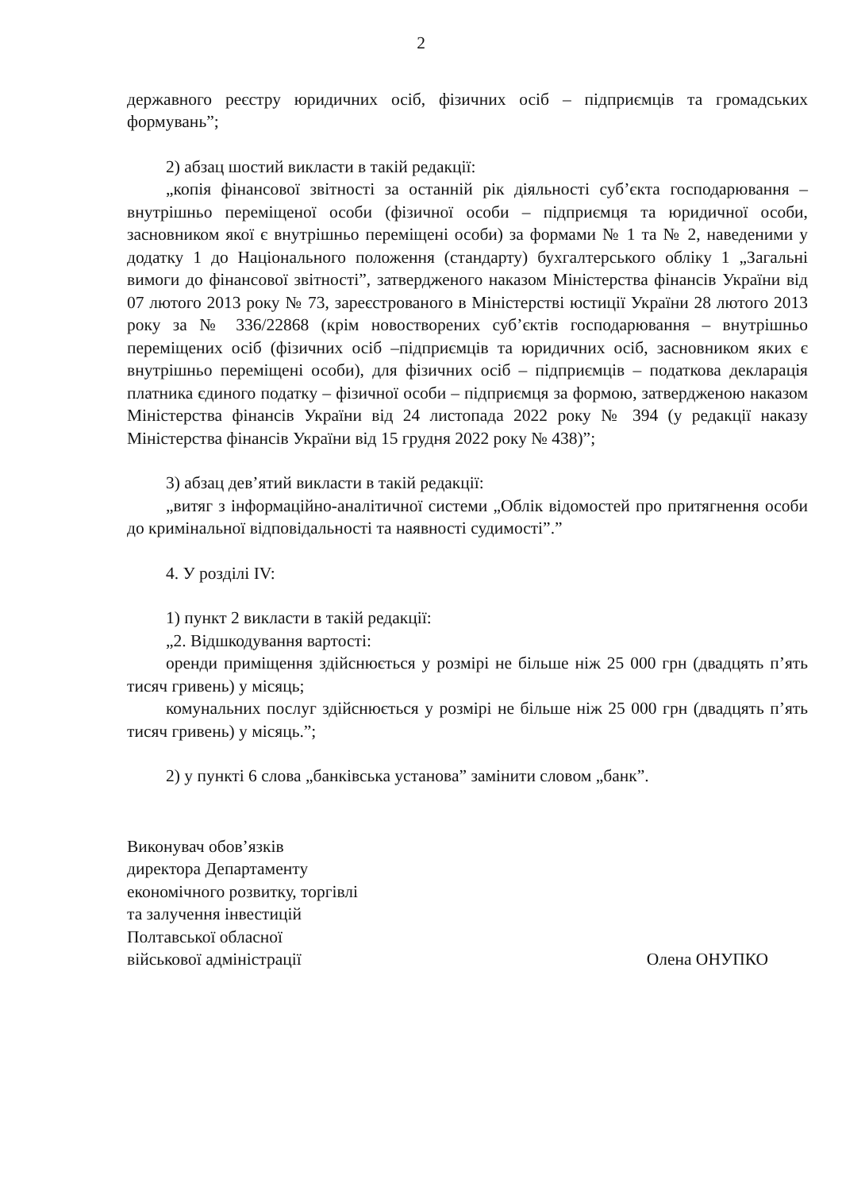2
державного реєстру юридичних осіб, фізичних осіб – підприємців та громадських формувань”;
2) абзац шостий викласти в такій редакції:
„копія фінансової звітності за останній рік діяльності суб’єкта господарювання – внутрішньо переміщеної особи (фізичної особи – підприємця та юридичної особи, засновником якої є внутрішньо переміщені особи) за формами № 1 та № 2, наведеними у додатку 1 до Національного положення (стандарту) бухгалтерського обліку 1 „Загальні вимоги до фінансової звітності”, затвердженого наказом Міністерства фінансів України від 07 лютого 2013 року № 73, зареєстрованого в Міністерстві юстиції України 28 лютого 2013 року за № 336/22868 (крім новостворених суб’єктів господарювання – внутрішньо переміщених осіб (фізичних осіб –підприємців та юридичних осіб, засновником яких є внутрішньо переміщені особи), для фізичних осіб – підприємців – податкова декларація платника єдиного податку – фізичної особи – підприємця за формою, затвердженою наказом Міністерства фінансів України від 24 листопада 2022 року № 394 (у редакції наказу Міністерства фінансів України від 15 грудня 2022 року № 438)”;
3) абзац дев’ятий викласти в такій редакції:
„витяг з інформаційно-аналітичної системи „Облік відомостей про притягнення особи до кримінальної відповідальності та наявності судимості”.”
4. У розділі IV:
1) пункт 2 викласти в такій редакції:
„2. Відшкодування вартості:
оренди приміщення здійснюється у розмірі не більше ніж 25 000 грн (двадцять п’ять тисяч гривень) у місяць;
комунальних послуг здійснюється у розмірі не більше ніж 25 000 грн (двадцять п’ять тисяч гривень) у місяць.”;
2) у пункті 6 слова „банківська установа” замінити словом „банк”.
Виконувач обов’язків
директора Департаменту
економічного розвитку, торгівлі
та залучення інвестицій
Полтавської обласної
військової адміністрації
Олена ОНУПКО